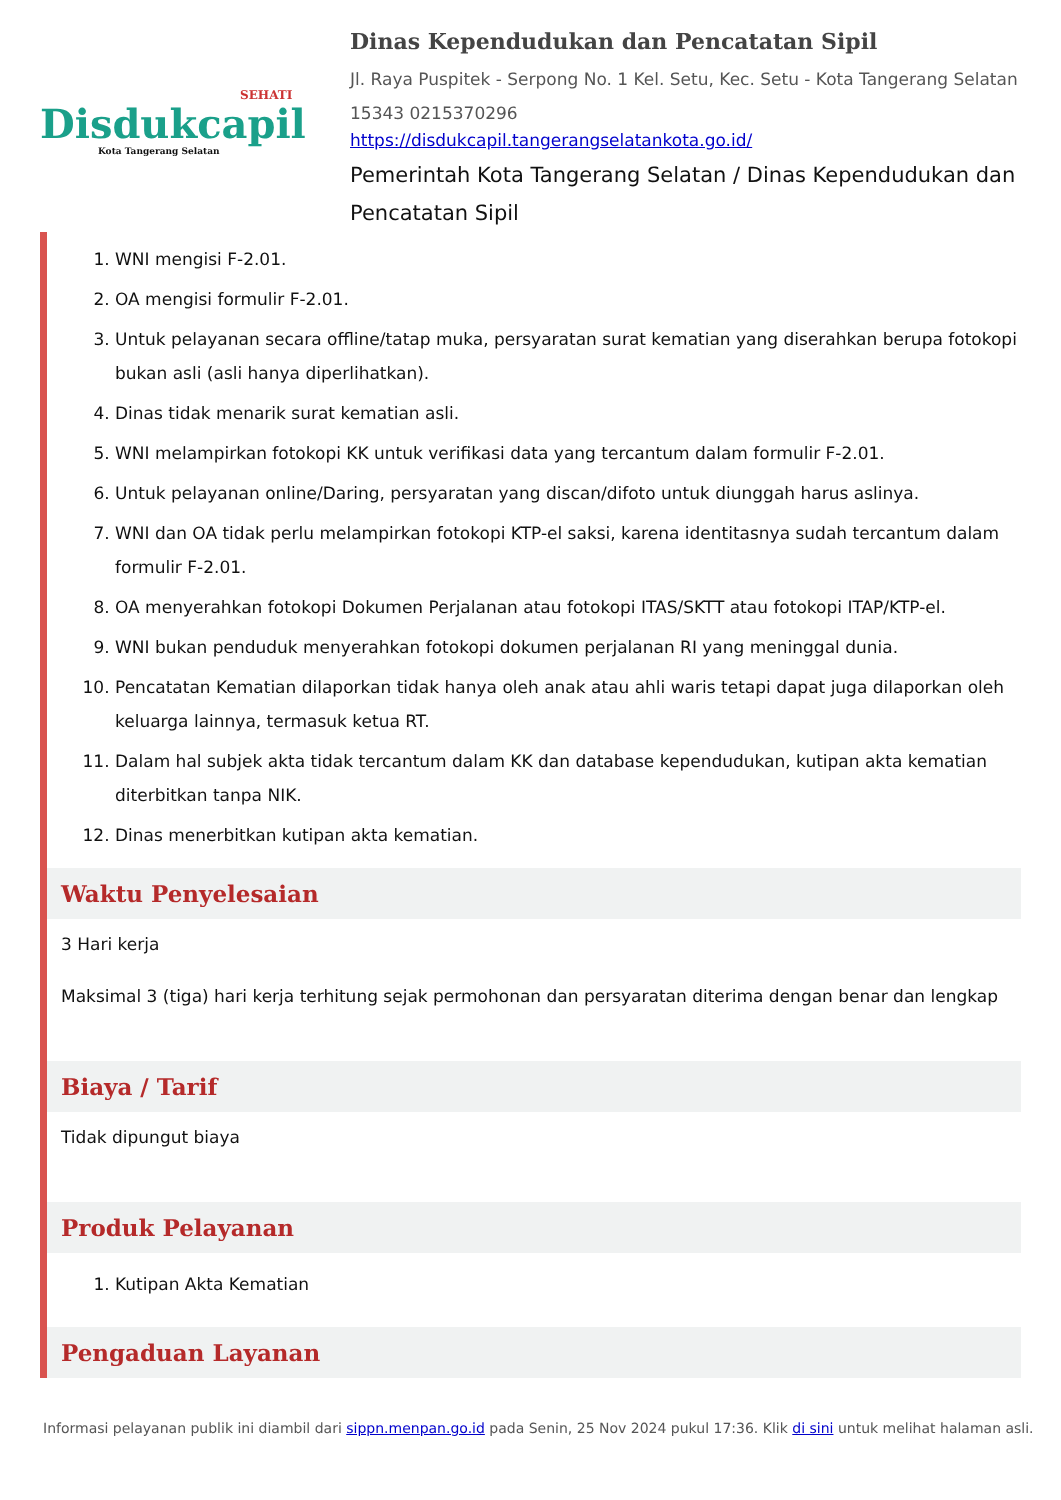SEHATI
Disdukcapil
Kota Tangerang Selatan
Dinas Kependudukan dan Pencatatan Sipil
Jl. Raya Puspitek - Serpong No. 1 Kel. Setu, Kec. Setu - Kota Tangerang Selatan 15343 0215370296
https://disdukcapil.tangerangselatankota.go.id/
Pemerintah Kota Tangerang Selatan / Dinas Kependudukan dan Pencatatan Sipil
1. WNI mengisi F-2.01.
2. OA mengisi formulir F-2.01.
3. Untuk pelayanan secara offline/tatap muka, persyaratan surat kematian yang diserahkan berupa fotokopi bukan asli (asli hanya diperlihatkan).
4. Dinas tidak menarik surat kematian asli.
5. WNI melampirkan fotokopi KK untuk verifikasi data yang tercantum dalam formulir F-2.01.
6. Untuk pelayanan online/Daring, persyaratan yang discan/difoto untuk diunggah harus aslinya.
7. WNI dan OA tidak perlu melampirkan fotokopi KTP-el saksi, karena identitasnya sudah tercantum dalam formulir F-2.01.
8. OA menyerahkan fotokopi Dokumen Perjalanan atau fotokopi ITAS/SKTT atau fotokopi ITAP/KTP-el.
9. WNI bukan penduduk menyerahkan fotokopi dokumen perjalanan RI yang meninggal dunia.
10. Pencatatan Kematian dilaporkan tidak hanya oleh anak atau ahli waris tetapi dapat juga dilaporkan oleh keluarga lainnya, termasuk ketua RT.
11. Dalam hal subjek akta tidak tercantum dalam KK dan database kependudukan, kutipan akta kematian diterbitkan tanpa NIK.
12. Dinas menerbitkan kutipan akta kematian.
Waktu Penyelesaian
3 Hari kerja
Maksimal 3 (tiga) hari kerja terhitung sejak permohonan dan persyaratan diterima dengan benar dan lengkap
Biaya / Tarif
Tidak dipungut biaya
Produk Pelayanan
1. Kutipan Akta Kematian
Pengaduan Layanan
Informasi pelayanan publik ini diambil dari sippn.menpan.go.id pada Senin, 25 Nov 2024 pukul 17:36. Klik di sini untuk melihat halaman asli.